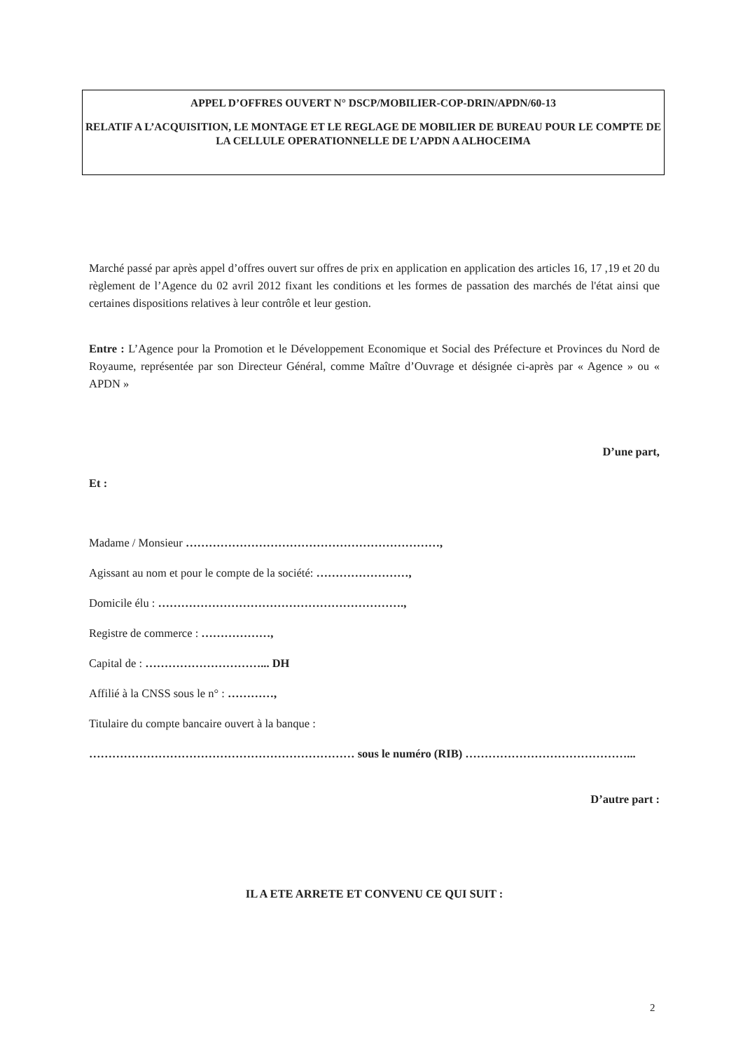APPEL D’OFFRES OUVERT N° DSCP/MOBILIER-COP-DRIN/APDN/60-13
RELATIF A L’ACQUISITION, LE MONTAGE ET LE REGLAGE DE MOBILIER DE BUREAU POUR LE COMPTE DE LA CELLULE OPERATIONNELLE DE L’APDN A ALHOCEIMA
Marché passé par après appel d’offres ouvert sur offres de prix en application en application des articles 16, 17 ,19 et 20 du règlement de l’Agence du 02 avril 2012 fixant les conditions et les formes de passation des marchés de l'état ainsi que certaines dispositions relatives à leur contrôle et leur gestion.
Entre : L’Agence pour la Promotion et le Développement Economique et Social des Préfecture et Provinces du Nord de Royaume, représentée par son Directeur Général, comme Maître d’Ouvrage et désignée ci-après par « Agence » ou « APDN »
D’une part,
Et :
Madame / Monsieur …………………………………………………………,
Agissant au nom et pour le compte de la société: ……………………,
Domicile élu : ……………………………………………………….,
Registre de commerce : ………………,
Capital de : …………………………... DH
Affilié à la CNSS sous le n° : …………,
Titulaire du compte bancaire ouvert à la banque :
…………………………………………………………… sous le numéro (RIB) ……………………………………...
D’autre part :
IL A ETE ARRETE ET CONVENU CE QUI SUIT :
2